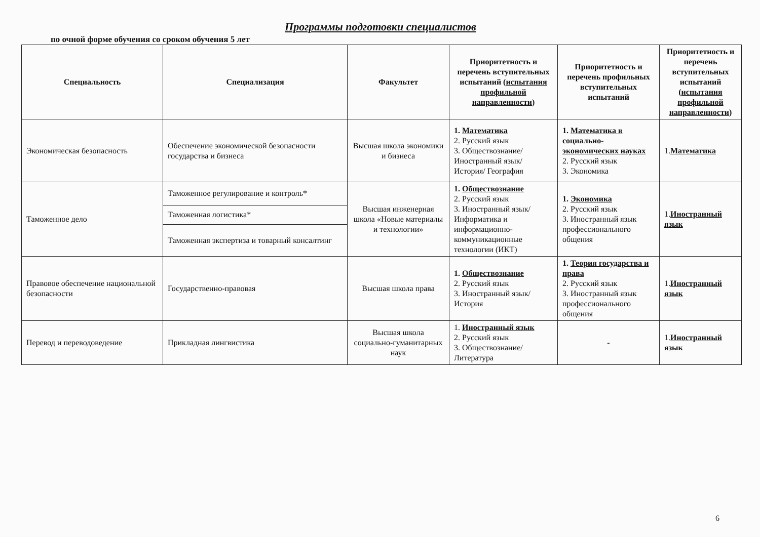Программы подготовки специалистов
по очной форме обучения со сроком обучения 5 лет
| Специальность | Специализация | Факультет | Приоритетность и перечень вступительных испытаний ( испытания профильной направленности ) | Приоритетность и перечень профильных вступительных испытаний | Приоритетность и перечень вступительных испытаний ( испытания профильной направленности ) |
| --- | --- | --- | --- | --- | --- |
| Экономическая безопасность | Обеспечение экономической безопасности государства и бизнеса | Высшая школа экономики и бизнеса | 1. Математика 2. Русский язык 3. Обществознание/ Иностранный язык/ История/ География | 1. Математика в социально-экономических науках 2. Русский язык 3. Экономика | 1. Математика |
| Таможенное дело | Таможенное регулирование и контроль* | Высшая инженерная школа «Новые материалы и технологии» | 1. Обществознание 2. Русский язык 3. Иностранный язык/ Информатика и информационно-коммуникационные технологии (ИКТ) | 1. Экономика 2. Русский язык 3. Иностранный язык профессионального общения | 1. Иностранный язык |
| | Таможенная логистика* | | | | |
| | Таможенная экспертиза и товарный консалтинг | | | | |
| Правовое обеспечение национальной безопасности | Государственно-правовая | Высшая школа права | 1. Обществознание 2. Русский язык 3. Иностранный язык/ История | 1. Теория государства и права 2. Русский язык 3. Иностранный язык профессионального общения | 1. Иностранный язык |
| Перевод и переводоведение | Прикладная лингвистика | Высшая школа социально-гуманитарных наук | 1. Иностранный язык 2. Русский язык 3. Обществознание/ Литература | - | 1. Иностранный язык |
6